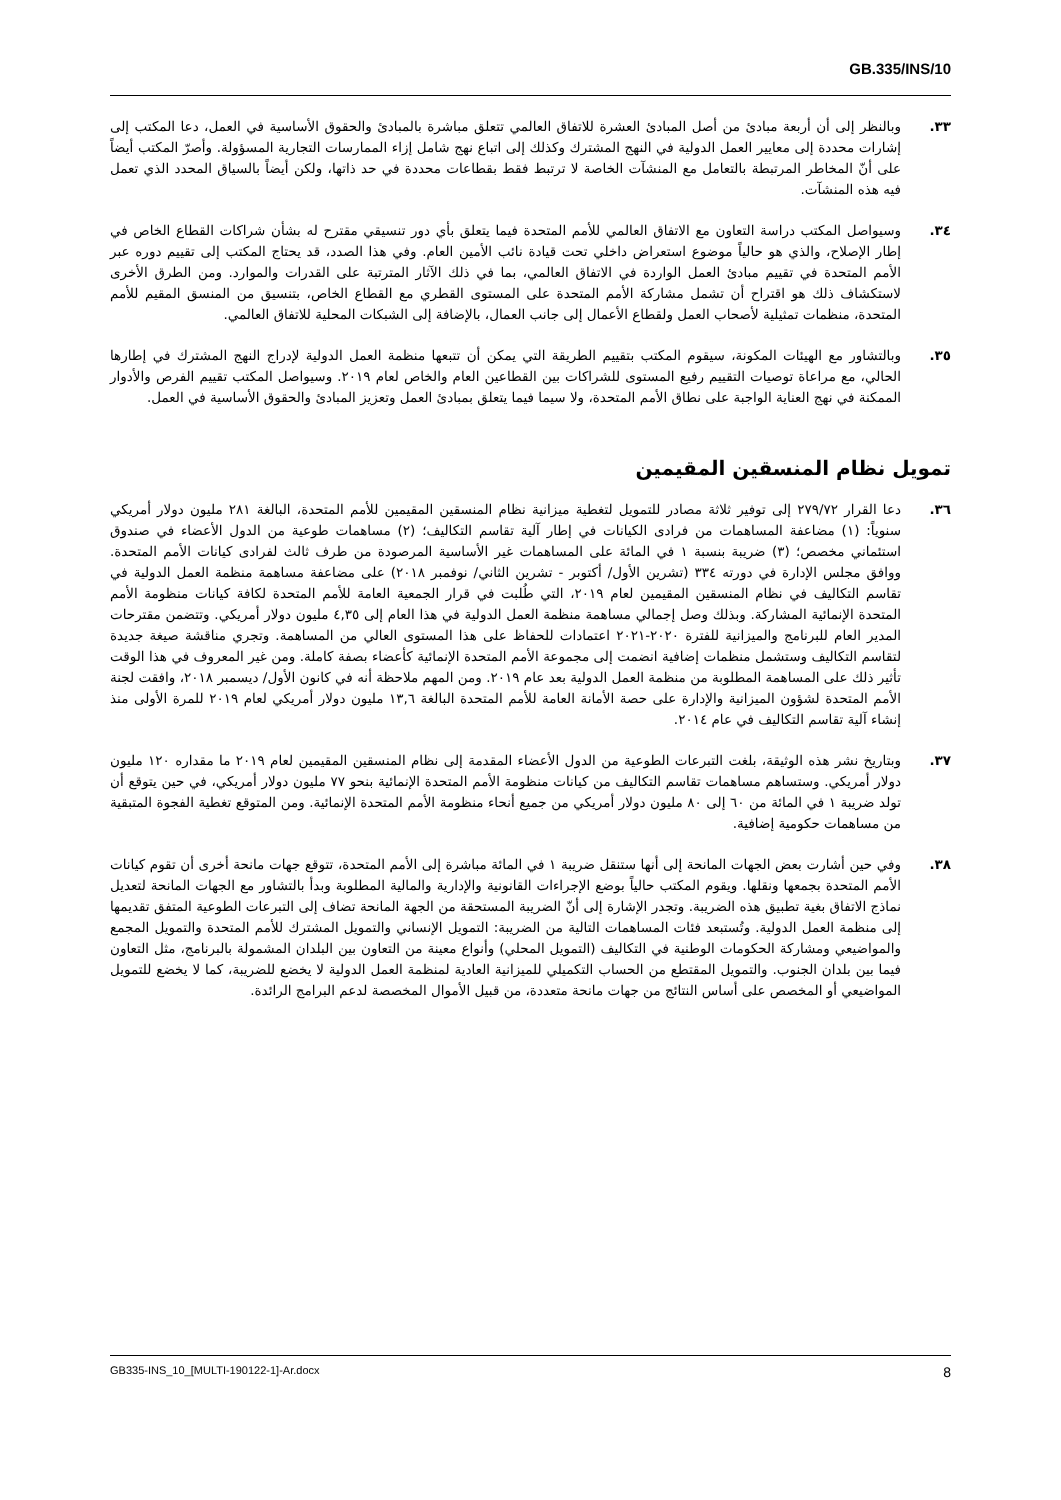GB.335/INS/10
٣٣. وبالنظر إلى أن أربعة مبادئ من أصل المبادئ العشرة للاتفاق العالمي تتعلق مباشرة بالمبادئ والحقوق الأساسية في العمل، دعا المكتب إلى إشارات محددة إلى معايير العمل الدولية في النهج المشترك وكذلك إلى اتباع نهج شامل إزاء الممارسات التجارية المسؤولة. وأصرّ المكتب أيضاً على أنّ المخاطر المرتبطة بالتعامل مع المنشآت الخاصة لا ترتبط فقط بقطاعات محددة في حد ذاتها، ولكن أيضاً بالسياق المحدد الذي تعمل فيه هذه المنشآت.
٣٤. وسيواصل المكتب دراسة التعاون مع الاتفاق العالمي للأمم المتحدة فيما يتعلق بأي دور تنسيقي مقترح له بشأن شراكات القطاع الخاص في إطار الإصلاح، والذي هو حالياً موضوع استعراض داخلي تحت قيادة نائب الأمين العام. وفي هذا الصدد، قد يحتاج المكتب إلى تقييم دوره عبر الأمم المتحدة في تقييم مبادئ العمل الواردة في الاتفاق العالمي، بما في ذلك الآثار المترتبة على القدرات والموارد. ومن الطرق الأخرى لاستكشاف ذلك هو اقتراح أن تشمل مشاركة الأمم المتحدة على المستوى القطري مع القطاع الخاص، بتنسيق من المنسق المقيم للأمم المتحدة، منظمات تمثيلية لأصحاب العمل ولقطاع الأعمال إلى جانب العمال، بالإضافة إلى الشبكات المحلية للاتفاق العالمي.
٣٥. وبالتشاور مع الهيئات المكونة، سيقوم المكتب بتقييم الطريقة التي يمكن أن تتبعها منظمة العمل الدولية لإدراج النهج المشترك في إطارها الحالي، مع مراعاة توصيات التقييم رفيع المستوى للشراكات بين القطاعين العام والخاص لعام ٢٠١٩. وسيواصل المكتب تقييم الفرص والأدوار الممكنة في نهج العناية الواجبة على نطاق الأمم المتحدة، ولا سيما فيما يتعلق بمبادئ العمل وتعزيز المبادئ والحقوق الأساسية في العمل.
تمويل نظام المنسقين المقيمين
٣٦. دعا القرار ٢٧٩/٧٢ إلى توفير ثلاثة مصادر للتمويل لتغطية ميزانية نظام المنسقين المقيمين للأمم المتحدة، البالغة ٢٨١ مليون دولار أمريكي سنوياً: (١) مضاعفة المساهمات من فرادى الكيانات في إطار آلية تقاسم التكاليف؛ (٢) مساهمات طوعية من الدول الأعضاء في صندوق استئماني مخصص؛ (٣) ضريبة بنسبة ١ في المائة على المساهمات غير الأساسية المرصودة من طرف ثالث لفرادى كيانات الأمم المتحدة. ووافق مجلس الإدارة في دورته ٣٣٤ (تشرين الأول/ أكتوبر - تشرين الثاني/ نوفمبر ٢٠١٨) على مضاعفة مساهمة منظمة العمل الدولية في تقاسم التكاليف في نظام المنسقين المقيمين لعام ٢٠١٩، التي طُلبت في قرار الجمعية العامة للأمم المتحدة لكافة كيانات منظومة الأمم المتحدة الإنمائية المشاركة. وبذلك وصل إجمالي مساهمة منظمة العمل الدولية في هذا العام إلى ٤,٣٥ مليون دولار أمريكي. وتتضمن مقترحات المدير العام للبرنامج والميزانية للفترة ٢٠٢٠-٢٠٢١ اعتمادات للحفاظ على هذا المستوى العالي من المساهمة. وتجري مناقشة صيغة جديدة لتقاسم التكاليف وستشمل منظمات إضافية انضمت إلى مجموعة الأمم المتحدة الإنمائية كأعضاء بصفة كاملة. ومن غير المعروف في هذا الوقت تأثير ذلك على المساهمة المطلوبة من منظمة العمل الدولية بعد عام ٢٠١٩. ومن المهم ملاحظة أنه في كانون الأول/ ديسمبر ٢٠١٨، وافقت لجنة الأمم المتحدة لشؤون الميزانية والإدارة على حصة الأمانة العامة للأمم المتحدة البالغة ١٣,٦ مليون دولار أمريكي لعام ٢٠١٩ للمرة الأولى منذ إنشاء آلية تقاسم التكاليف في عام ٢٠١٤.
٣٧. وبتاريخ نشر هذه الوثيقة، بلغت التبرعات الطوعية من الدول الأعضاء المقدمة إلى نظام المنسقين المقيمين لعام ٢٠١٩ ما مقداره ١٢٠ مليون دولار أمريكي. وستساهم مساهمات تقاسم التكاليف من كيانات منظومة الأمم المتحدة الإنمائية بنحو ٧٧ مليون دولار أمريكي، في حين يتوقع أن تولد ضريبة ١ في المائة من ٦٠ إلى ٨٠ مليون دولار أمريكي من جميع أنحاء منظومة الأمم المتحدة الإنمائية. ومن المتوقع تغطية الفجوة المتبقية من مساهمات حكومية إضافية.
٣٨. وفي حين أشارت بعض الجهات المانحة إلى أنها ستنقل ضريبة ١ في المائة مباشرة إلى الأمم المتحدة، تتوقع جهات مانحة أخرى أن تقوم كيانات الأمم المتحدة بجمعها ونقلها. ويقوم المكتب حالياً بوضع الإجراءات القانونية والإدارية والمالية المطلوبة وبدأ بالتشاور مع الجهات المانحة لتعديل نماذج الاتفاق بغية تطبيق هذه الضريبة. وتجدر الإشارة إلى أنّ الضريبة المستحقة من الجهة المانحة تضاف إلى التبرعات الطوعية المتفق تقديمها إلى منظمة العمل الدولية. وتُستبعد فئات المساهمات التالية من الضريبة: التمويل الإنساني والتمويل المشترك للأمم المتحدة والتمويل المجمع والمواضيعي ومشاركة الحكومات الوطنية في التكاليف (التمويل المحلي) وأنواع معينة من التعاون بين البلدان المشمولة بالبرنامج، مثل التعاون فيما بين بلدان الجنوب. والتمويل المقتطع من الحساب التكميلي للميزانية العادية لمنظمة العمل الدولية لا يخضع للضريبة، كما لا يخضع للتمويل المواضيعي أو المخصص على أساس النتائج من جهات مانحة متعددة، من قبيل الأموال المخصصة لدعم البرامج الرائدة.
GB335-INS_10_[MULTI-190122-1]-Ar.docx 8